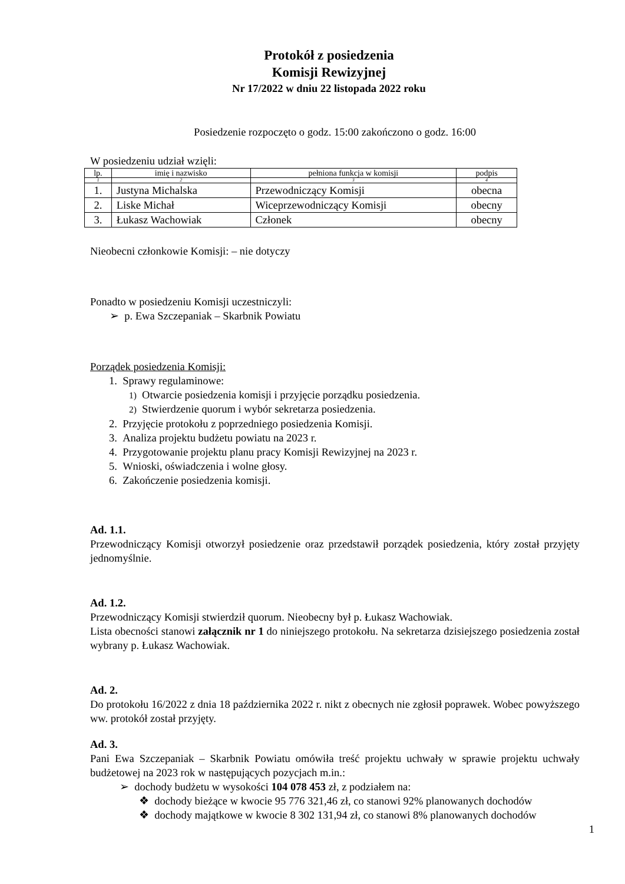Protokół z posiedzenia
Komisji Rewizyjnej
Nr 17/2022 w dniu 22 listopada 2022 roku
Posiedzenie rozpoczęto o godz. 15:00 zakończono o godz. 16:00
W posiedzeniu udział wzięli:
| lp. | imię i nazwisko | pełniona funkcja w komisji | podpis |
| 1 | 2 | 3 | 4 |
| 1. | Justyna Michalska | Przewodniczący Komisji | obecna |
| 2. | Liske Michał | Wiceprzewodniczący Komisji | obecny |
| 3. | Łukasz Wachowiak | Członek | obecny |
Nieobecni członkowie Komisji: – nie dotyczy
Ponadto w posiedzeniu Komisji uczestniczyli:
➢ p. Ewa Szczepaniak – Skarbnik Powiatu
Porządek posiedzenia Komisji:
1. Sprawy regulaminowe:
1) Otwarcie posiedzenia komisji i przyjęcie porządku posiedzenia.
2) Stwierdzenie quorum i wybór sekretarza posiedzenia.
2. Przyjęcie protokołu z poprzedniego posiedzenia Komisji.
3. Analiza projektu budżetu powiatu na 2023 r.
4. Przygotowanie projektu planu pracy Komisji Rewizyjnej na 2023 r.
5. Wnioski, oświadczenia i wolne głosy.
6. Zakończenie posiedzenia komisji.
Ad. 1.1.
Przewodniczący Komisji otworzył posiedzenie oraz przedstawił porządek posiedzenia, który został przyjęty jednomyślnie.
Ad. 1.2.
Przewodniczący Komisji stwierdził quorum. Nieobecny był p. Łukasz Wachowiak.
Lista obecności stanowi załącznik nr 1 do niniejszego protokołu. Na sekretarza dzisiejszego posiedzenia został wybrany p. Łukasz Wachowiak.
Ad. 2.
Do protokołu 16/2022 z dnia 18 października 2022 r. nikt z obecnych nie zgłosił poprawek. Wobec powyższego ww. protokół został przyjęty.
Ad. 3.
Pani Ewa Szczepaniak – Skarbnik Powiatu omówiła treść projektu uchwały w sprawie projektu uchwały budżetowej na 2023 rok w następujących pozycjach m.in.:
➢ dochody budżetu w wysokości 104 078 453 zł, z podziałem na:
❖ dochody bieżące w kwocie 95 776 321,46 zł, co stanowi 92% planowanych dochodów
❖ dochody majątkowe w kwocie 8 302 131,94 zł, co stanowi 8% planowanych dochodów
1